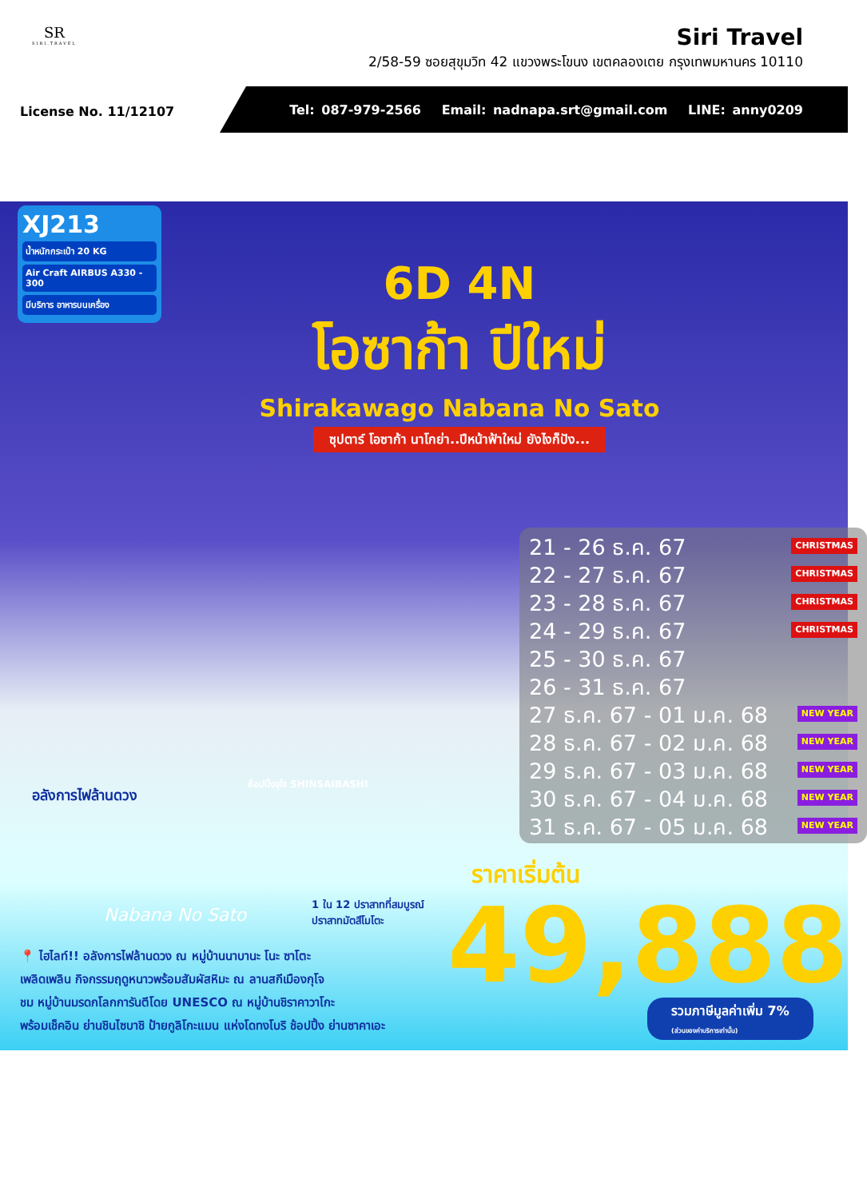SR
SIRI.TRAVEL
Siri Travel
2/58-59 ซอยสุขุมวิท 42 แขวงพระโขนง เขตคลองเตย กรุงเทพมหานคร 10110
License No. 11/12107
Tel: 087-979-2566 Email: nadnapa.srt@gmail.com LINE: anny0209
XJ213
น้ำหนักกระเป๋า 20 KG
Air Craft AIRBUS A330 - 300
มีบริการ อาหารบนเครื่อง
6D 4N
โอซาก้า ปีใหม่
Shirakawago Nabana No Sato
ซุปตาร์ โอซาก้า นาโกย่า..ปีหน้าฟ้าใหม่ ยังไงก็ปัง...
21 - 26 ธ.ค. 67 CHRISTMAS
22 - 27 ธ.ค. 67 CHRISTMAS
23 - 28 ธ.ค. 67 CHRISTMAS
24 - 29 ธ.ค. 67 CHRISTMAS
25 - 30 ธ.ค. 67
26 - 31 ธ.ค. 67
27 ธ.ค. 67 - 01 ม.ค. 68 NEW YEAR
28 ธ.ค. 67 - 02 ม.ค. 68 NEW YEAR
29 ธ.ค. 67 - 03 ม.ค. 68 NEW YEAR
30 ธ.ค. 67 - 04 ม.ค. 68 NEW YEAR
31 ธ.ค. 67 - 05 ม.ค. 68 NEW YEAR
อลังการไฟล้านดวง
Nabana No Sato
ช้อปปิ้งจุใจ SHINSAIBASHI
1 ใน 12 ปราสาทที่สมบูรณ์
ปราสาทมัตสึโมโตะ
📍 ไฮไลท์!! อลังการไฟล้านดวง ณ หมู่บ้านนาบานะ โนะ ซาโตะ
เพลิดเพลิน กิจกรรมฤดูหนาวพร้อมสัมผัสหิมะ ณ ลานสกีเมืองกุโจ
ชม หมู่บ้านมรดกโลกการันตีโดย UNESCO ณ หมู่บ้านชิราคาวาโกะ
พร้อมเช็คอิน ย่านชินไซบาชิ ป้ายกูลิโกะแมน แห่งโดทงโบริ ช้อปปิ้ง ย่านซาคาเอะ
ราคาเริ่มต้น
49,888
รวมภาษีมูลค่าเพิ่ม 7%
(ส่วนของค่าบริการเท่านั้น)